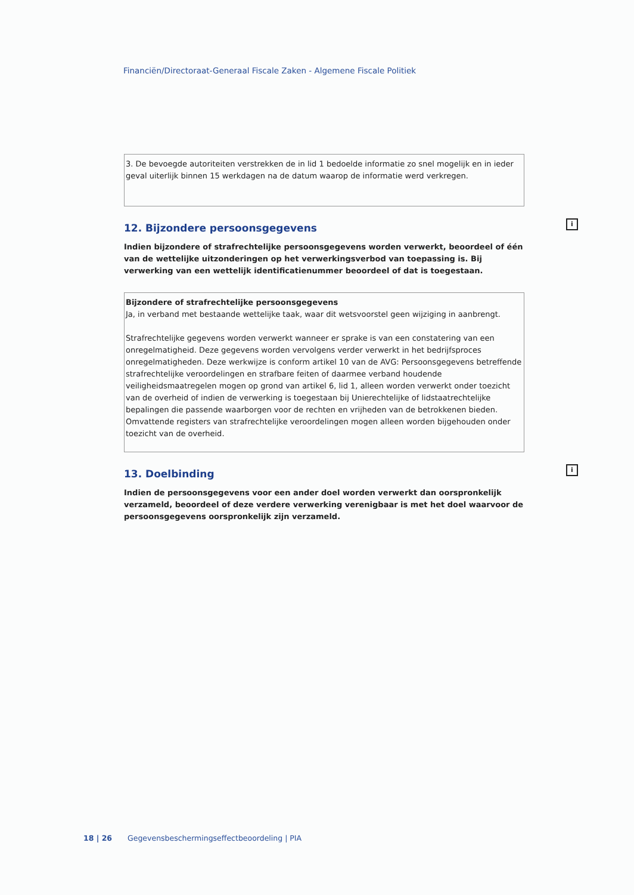Financiën/Directoraat-Generaal Fiscale Zaken - Algemene Fiscale Politiek
3. De bevoegde autoriteiten verstrekken de in lid 1 bedoelde informatie zo snel mogelijk en in ieder geval uiterlijk binnen 15 werkdagen na de datum waarop de informatie werd verkregen.
12. Bijzondere persoonsgegevens i
Indien bijzondere of strafrechtelijke persoonsgegevens worden verwerkt, beoordeel of één van de wettelijke uitzonderingen op het verwerkingsverbod van toepassing is. Bij verwerking van een wettelijk identificatienummer beoordeel of dat is toegestaan.
Bijzondere of strafrechtelijke persoonsgegevens
Ja, in verband met bestaande wettelijke taak, waar dit wetsvoorstel geen wijziging in aanbrengt.
Strafrechtelijke gegevens worden verwerkt wanneer er sprake is van een constatering van een onregelmatigheid. Deze gegevens worden vervolgens verder verwerkt in het bedrijfsproces onregelmatigheden. Deze werkwijze is conform artikel 10 van de AVG: Persoonsgegevens betreffende strafrechtelijke veroordelingen en strafbare feiten of daarmee verband houdende veiligheidsmaatregelen mogen op grond van artikel 6, lid 1, alleen worden verwerkt onder toezicht van de overheid of indien de verwerking is toegestaan bij Unierechtelijke of lidstaatrechtelijke bepalingen die passende waarborgen voor de rechten en vrijheden van de betrokkenen bieden. Omvattende registers van strafrechtelijke veroordelingen mogen alleen worden bijgehouden onder toezicht van de overheid.
13. Doelbinding i
Indien de persoonsgegevens voor een ander doel worden verwerkt dan oorspronkelijk verzameld, beoordeel of deze verdere verwerking verenigbaar is met het doel waarvoor de persoonsgegevens oorspronkelijk zijn verzameld.
18 | 26 Gegevensbeschermingseffectbeoordeling | PIA